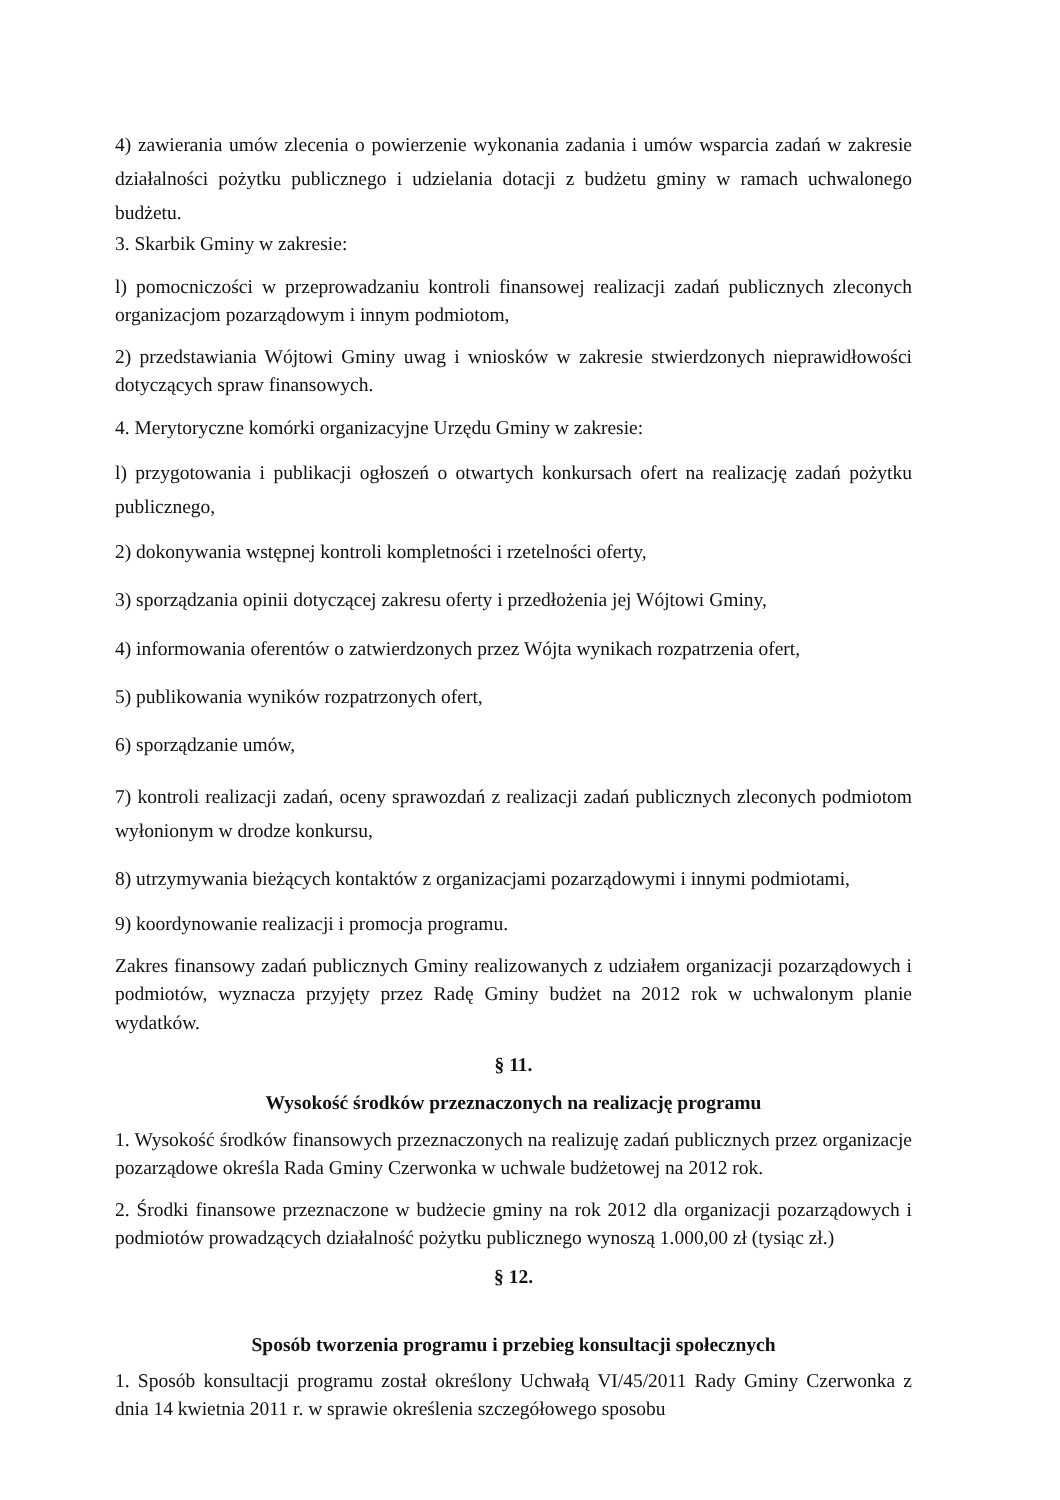4) zawierania umów zlecenia o powierzenie wykonania zadania i umów wsparcia zadań w zakresie działalności pożytku publicznego i udzielania dotacji z budżetu gminy w ramach uchwalonego budżetu.
3. Skarbik Gminy w zakresie:
l) pomocniczości w przeprowadzaniu kontroli finansowej realizacji zadań publicznych zleconych organizacjom pozarządowym i innym podmiotom,
2) przedstawiania Wójtowi Gminy uwag i wniosków w zakresie stwierdzonych nieprawidłowości dotyczących spraw finansowych.
4. Merytoryczne komórki organizacyjne Urzędu Gminy w zakresie:
l) przygotowania i publikacji ogłoszeń o otwartych konkursach ofert na realizację zadań pożytku publicznego,
2) dokonywania wstępnej kontroli kompletności i rzetelności oferty,
3) sporządzania opinii dotyczącej zakresu oferty i przedłożenia jej Wójtowi Gminy,
4) informowania oferentów o zatwierdzonych przez Wójta wynikach rozpatrzenia ofert,
5) publikowania wyników rozpatrzonych ofert,
6) sporządzanie umów,
7) kontroli realizacji zadań, oceny sprawozdań z realizacji zadań publicznych zleconych podmiotom wyłonionym w drodze konkursu,
8) utrzymywania bieżących kontaktów z organizacjami pozarządowymi i innymi podmiotami,
9) koordynowanie realizacji i promocja programu.
Zakres finansowy zadań publicznych Gminy realizowanych z udziałem organizacji pozarządowych i podmiotów, wyznacza przyjęty przez Radę Gminy budżet na 2012 rok w uchwalonym planie wydatków.
§ 11.
Wysokość środków przeznaczonych na realizację programu
1. Wysokość środków finansowych przeznaczonych na realizuję zadań publicznych przez organizacje pozarządowe określa Rada Gminy Czerwonka w uchwale budżetowej na 2012 rok.
2. Środki finansowe przeznaczone w budżecie gminy na rok 2012 dla organizacji pozarządowych i podmiotów prowadzących działalność pożytku publicznego wynoszą 1.000,00 zł (tysiąc zł.)
§ 12.
Sposób tworzenia programu i przebieg konsultacji społecznych
1. Sposób konsultacji programu został określony Uchwałą VI/45/2011 Rady Gminy Czerwonka z dnia 14 kwietnia 2011 r. w sprawie określenia szczegółowego sposobu